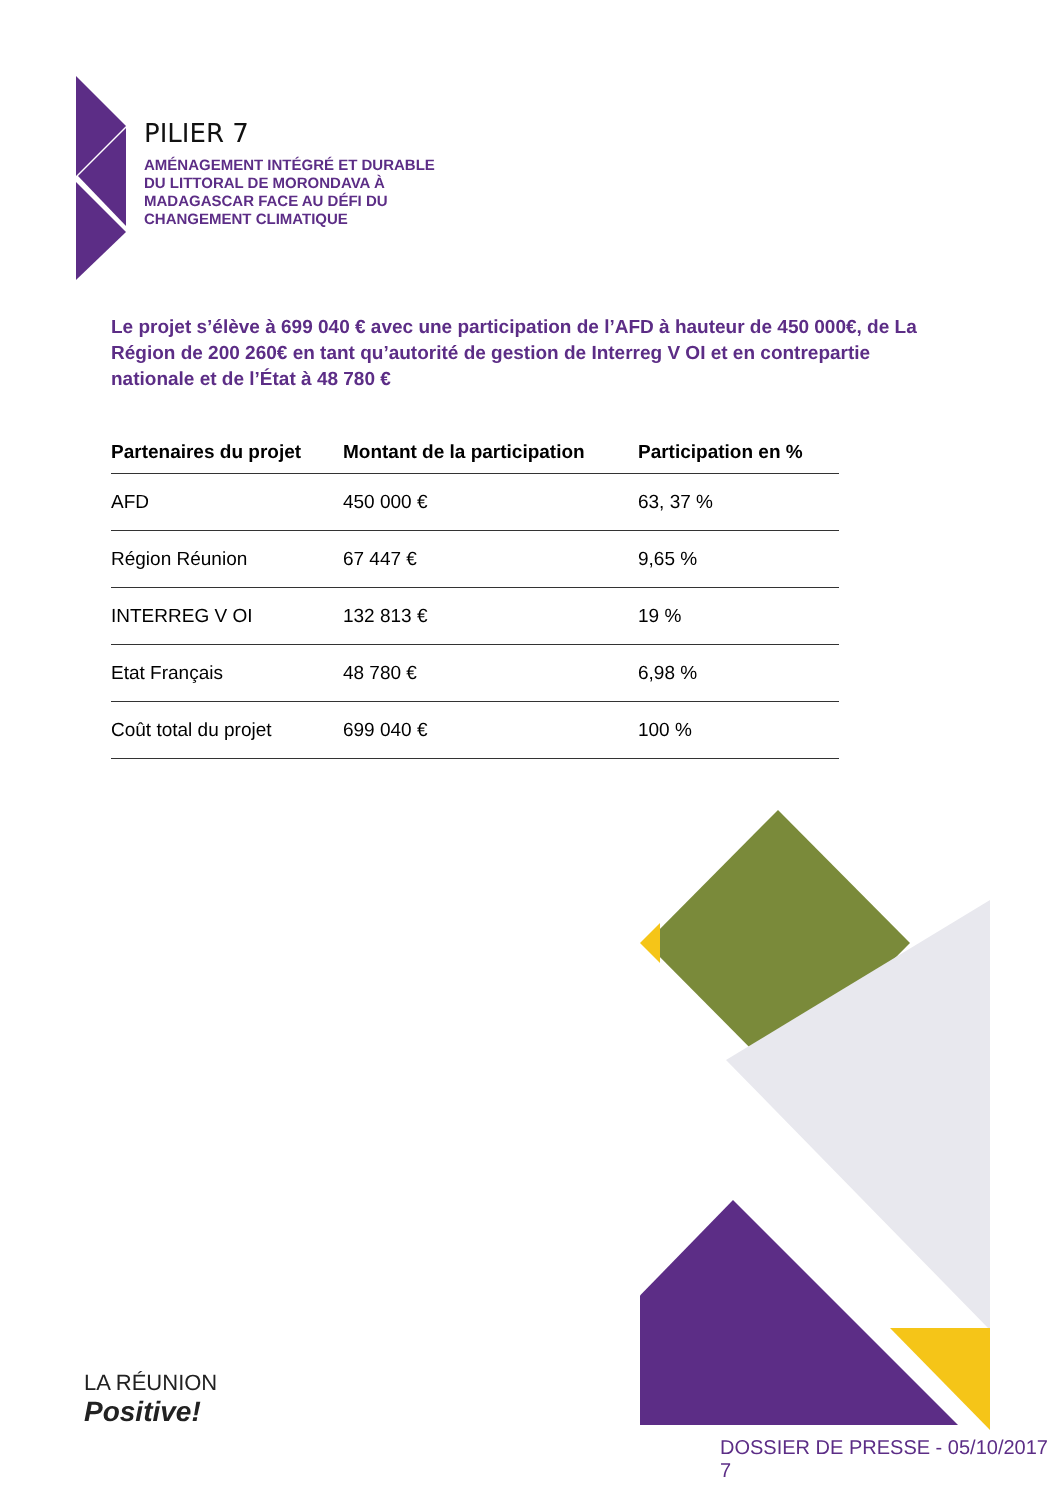PILIER 7
AMÉNAGEMENT INTÉGRÉ ET DURABLE
DU LITTORAL DE MORONDAVA À
MADAGASCAR FACE AU DÉFI DU
CHANGEMENT CLIMATIQUE
Le projet s’élève à 699 040 € avec une participation de l’AFD à hauteur de 450 000€, de La Région de 200 260€ en tant qu’autorité de gestion de Interreg V OI et en contrepartie nationale et de l’État à 48 780 €
| Partenaires du projet | Montant de la participation | Participation en % |
| --- | --- | --- |
| AFD | 450 000 € | 63, 37 % |
| Région Réunion | 67 447 € | 9,65 % |
| INTERREG V OI | 132 813 € | 19 % |
| Etat Français | 48 780 € | 6,98 % |
| Coût total du projet | 699 040 € | 100 % |
LA RÉUNION
Positive!
DOSSIER DE PRESSE - 05/10/2017 7